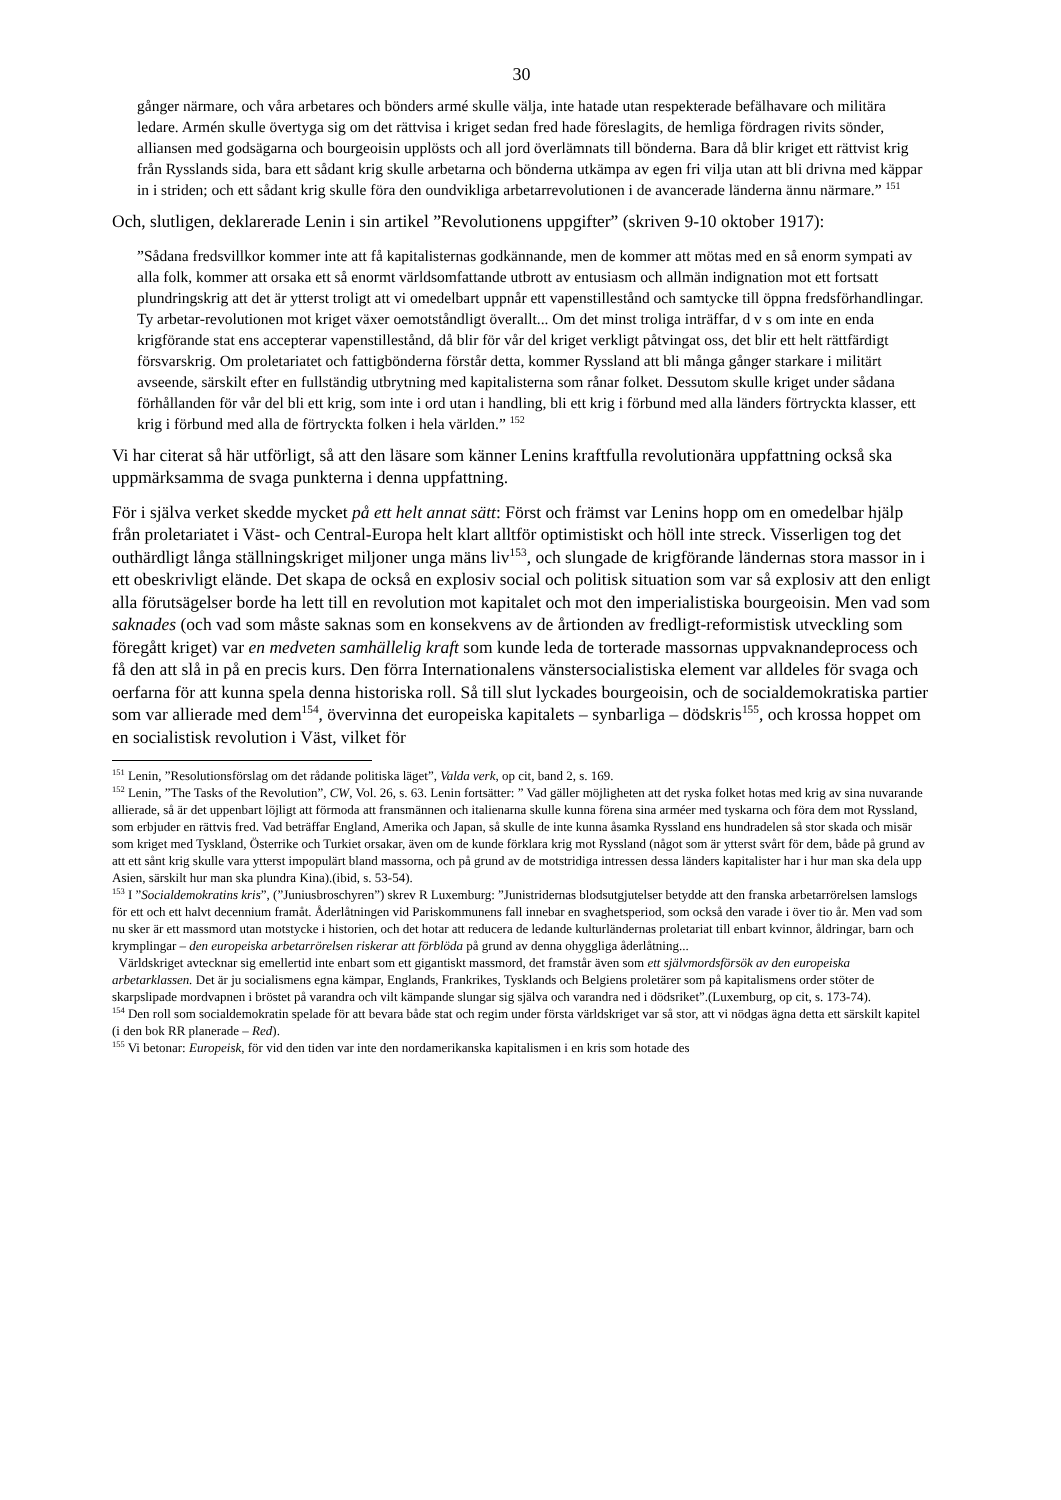30
gånger närmare, och våra arbetares och bönders armé skulle välja, inte hatade utan respekterade befälhavare och militära ledare. Armén skulle övertyga sig om det rättvisa i kriget sedan fred hade föreslagits, de hemliga fördragen rivits sönder, alliansen med godsägarna och bourgeoisin upplösts och all jord överlämnats till bönderna. Bara då blir kriget ett rättvist krig från Rysslands sida, bara ett sådant krig skulle arbetarna och bönderna utkämpa av egen fri vilja utan att bli drivna med käppar in i striden; och ett sådant krig skulle föra den oundvikliga arbetarrevolutionen i de avancerade länderna ännu närmare.” <sup>151</sup>
Och, slutligen, deklarerade Lenin i sin artikel ”Revolutionens uppgifter” (skriven 9-10 oktober 1917):
”Sådana fredsvillkor kommer inte att få kapitalisternas godkännande, men de kommer att mötas med en så enorm sympati av alla folk, kommer att orsaka ett så enormt världsomfattande utbrott av entusiasm och allmän indignation mot ett fortsatt plundringskrig att det är ytterst troligt att vi omedelbart uppnår ett vapenstillestånd och samtycke till öppna fredsförhandlingar. Ty arbetar-revolutionen mot kriget växer oemotståndligt överallt... Om det minst troliga inträffar, d v s om inte en enda krigförande stat ens accepterar vapenstillestånd, då blir för vår del kriget verkligt påtvingat oss, det blir ett helt rättfärdigt försvarskrig. Om proletariatet och fattigbönderna förstår detta, kommer Ryssland att bli många gånger starkare i militärt avseende, särskilt efter en fullständig utbrytning med kapitalisterna som rånar folket. Dessutom skulle kriget under sådana förhållanden för vår del bli ett krig, som inte i ord utan i handling, bli ett krig i förbund med alla länders förtryckta klasser, ett krig i förbund med alla de förtryckta folken i hela världen.” <sup>152</sup>
Vi har citerat så här utförligt, så att den läsare som känner Lenins kraftfulla revolutionära uppfattning också ska uppmärksamma de svaga punkterna i denna uppfattning.
För i själva verket skedde mycket på ett helt annat sätt: Först och främst var Lenins hopp om en omedelbar hjälp från proletariatet i Väst- och Central-Europa helt klart alltför optimistiskt och höll inte streck. Visserligen tog det outhärdligt långa ställningskriget miljoner unga mäns liv<sup>153</sup>, och slungade de krigförande ländernas stora massor in i ett obeskrivligt elände. Det skapa de också en explosiv social och politisk situation som var så explosiv att den enligt alla förutsägelser borde ha lett till en revolution mot kapitalet och mot den imperialistiska bourgeoisin. Men vad som saknades (och vad som måste saknas som en konsekvens av de årtionden av fredligt-reformistisk utveckling som föregått kriget) var en medveten samhällelig kraft som kunde leda de torterade massornas uppvaknandeprocess och få den att slå in på en precis kurs. Den förra Internationalens vänstersocialistiska element var alldeles för svaga och oerfarna för att kunna spela denna historiska roll. Så till slut lyckades bourgeoisin, och de socialdemokratiska partier som var allierade med dem<sup>154</sup>, övervinna det europeiska kapitalets – synbarliga – dödskris<sup>155</sup>, och krossa hoppet om en socialistisk revolution i Väst, vilket för
<sup>151</sup> Lenin, ”Resolutionsförslag om det rådande politiska läget”, Valda verk, op cit, band 2, s. 169.
<sup>152</sup> Lenin, ”The Tasks of the Revolution”, CW, Vol. 26, s. 63. Lenin fortsätter: ” Vad gäller möjligheten att det ryska folket hotas med krig av sina nuvarande allierade, så är det uppenbart löjligt att förmoda att fransmännen och italienarna skulle kunna förena sina arméer med tyskarna och föra dem mot Ryssland, som erbjuder en rättvis fred. Vad beträffar England, Amerika och Japan, så skulle de inte kunna åsamka Ryssland ens hundradelen så stor skada och misär som kriget med Tyskland, Österrike och Turkiet orsakar, även om de kunde förklara krig mot Ryssland (något som är ytterst svårt för dem, både på grund av att ett sånt krig skulle vara ytterst impopulärt bland massorna, och på grund av de motstridiga intressen dessa länders kapitalister har i hur man ska dela upp Asien, särskilt hur man ska plundra Kina).(ibid, s. 53-54).
<sup>153</sup> I ”Socialdemokratins kris”, (”Juniusbroschyren”) skrev R Luxemburg: ”Junistridernas blodsutgjutelser betydde att den franska arbetarrörelsen lamslogs för ett och ett halvt decennium framåt. Åderlåtningen vid Pariskommunens fall innebar en svaghetsperiod, som också den varade i över tio år. Men vad som nu sker är ett massmord utan motstycke i historien, och det hotar att reducera de ledande kulturländernas proletariat till enbart kvinnor, åldringar, barn och krymplingar – den europeiska arbetarrörelsen riskerar att förblöda på grund av denna ohyggliga åderlåtning...
Världskriget avtecknar sig emellertid inte enbart som ett gigantiskt massmord, det framstår även som ett självmordsförsök av den europeiska arbetarklassen. Det är ju socialismens egna kämpar, Englands, Frankrikes, Tysklands och Belgiens proletärer som på kapitalismens order stöter de skarpslipade mordvapnen i bröstet på varandra och vilt kämpande slungar sig själva och varandra ned i dödsriket”.(Luxemburg, op cit, s. 173-74).
<sup>154</sup> Den roll som socialdemokratin spelade för att bevara både stat och regim under första världskriget var så stor, att vi nödgas ägna detta ett särskilt kapitel (i den bok RR planerade – Red).
<sup>155</sup> Vi betonar: Europeisk, för vid den tiden var inte den nordamerikanska kapitalismen i en kris som hotade des